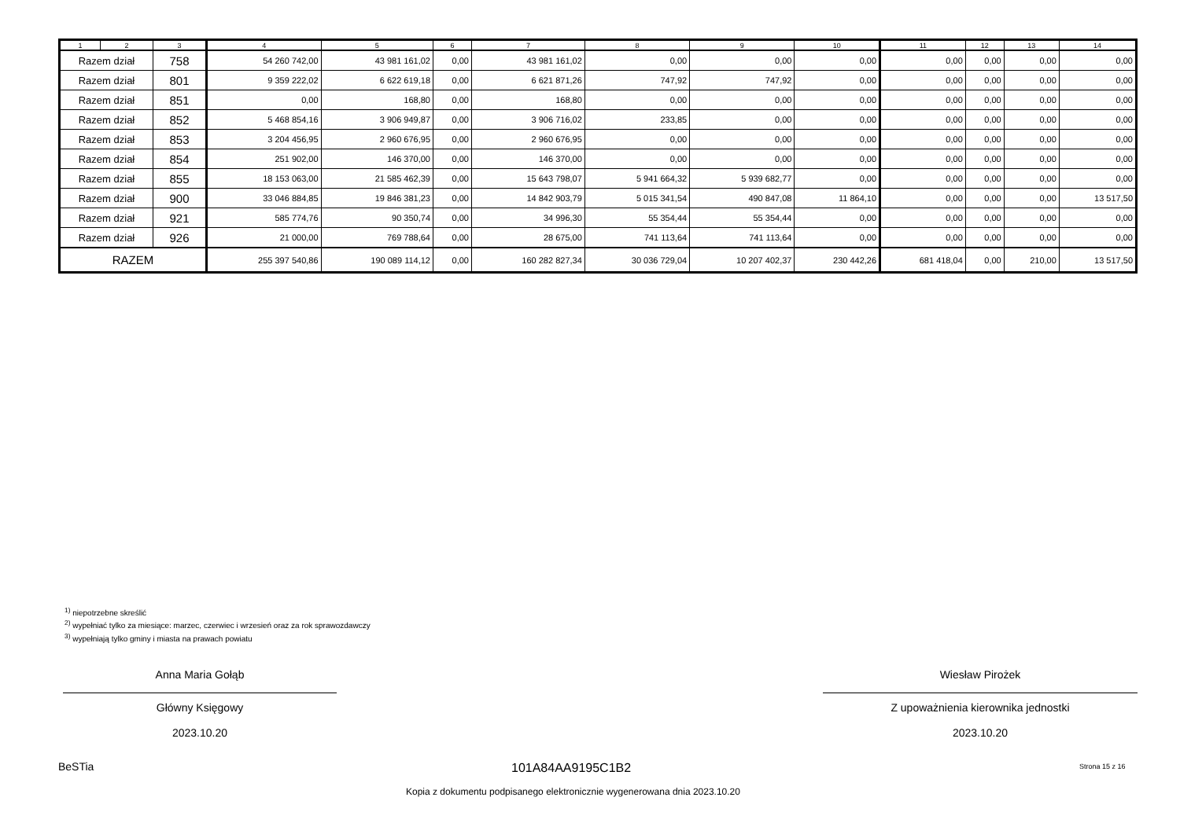| 1 | 2 | 3 | 4 | 5 | 6 | 7 | 8 | 9 | 10 | 11 | 12 | 13 | 14 |
| --- | --- | --- | --- | --- | --- | --- | --- | --- | --- | --- | --- | --- | --- |
| Razem dział | | 758 | 54 260 742,00 | 43 981 161,02 | 0,00 | 43 981 161,02 | 0,00 | 0,00 | 0,00 | 0,00 | 0,00 | 0,00 | 0,00 |
| Razem dział | | 801 | 9 359 222,02 | 6 622 619,18 | 0,00 | 6 621 871,26 | 747,92 | 747,92 | 0,00 | 0,00 | 0,00 | 0,00 | 0,00 |
| Razem dział | | 851 | 0,00 | 168,80 | 0,00 | 168,80 | 0,00 | 0,00 | 0,00 | 0,00 | 0,00 | 0,00 | 0,00 |
| Razem dział | | 852 | 5 468 854,16 | 3 906 949,87 | 0,00 | 3 906 716,02 | 233,85 | 0,00 | 0,00 | 0,00 | 0,00 | 0,00 | 0,00 |
| Razem dział | | 853 | 3 204 456,95 | 2 960 676,95 | 0,00 | 2 960 676,95 | 0,00 | 0,00 | 0,00 | 0,00 | 0,00 | 0,00 | 0,00 |
| Razem dział | | 854 | 251 902,00 | 146 370,00 | 0,00 | 146 370,00 | 0,00 | 0,00 | 0,00 | 0,00 | 0,00 | 0,00 | 0,00 |
| Razem dział | | 855 | 18 153 063,00 | 21 585 462,39 | 0,00 | 15 643 798,07 | 5 941 664,32 | 5 939 682,77 | 0,00 | 0,00 | 0,00 | 0,00 | 0,00 |
| Razem dział | | 900 | 33 046 884,85 | 19 846 381,23 | 0,00 | 14 842 903,79 | 5 015 341,54 | 490 847,08 | 11 864,10 | 0,00 | 0,00 | 0,00 | 13 517,50 |
| Razem dział | | 921 | 585 774,76 | 90 350,74 | 0,00 | 34 996,30 | 55 354,44 | 55 354,44 | 0,00 | 0,00 | 0,00 | 0,00 | 0,00 |
| Razem dział | | 926 | 21 000,00 | 769 788,64 | 0,00 | 28 675,00 | 741 113,64 | 741 113,64 | 0,00 | 0,00 | 0,00 | 0,00 | 0,00 |
| RAZEM | | | 255 397 540,86 | 190 089 114,12 | 0,00 | 160 282 827,34 | 30 036 729,04 | 10 207 402,37 | 230 442,26 | 681 418,04 | 0,00 | 210,00 | 13 517,50 |
<sup>1)</sup> niepotrzebne skreślić
<sup>2)</sup> wypełniać tylko za miesiące: marzec, czerwiec i wrzesień oraz za rok sprawozdawczy
<sup>3)</sup> wypełniają tylko gminy i miasta na prawach powiatu
Anna Maria Gołąb
Główny Księgowy
2023.10.20
Wiesław Pirożek
Z upoważnienia kierownika jednostki
2023.10.20
BeSTia 101A84AA9195C1B2 Strona 15 z 16
Kopia z dokumentu podpisanego elektronicznie wygenerowana dnia 2023.10.20